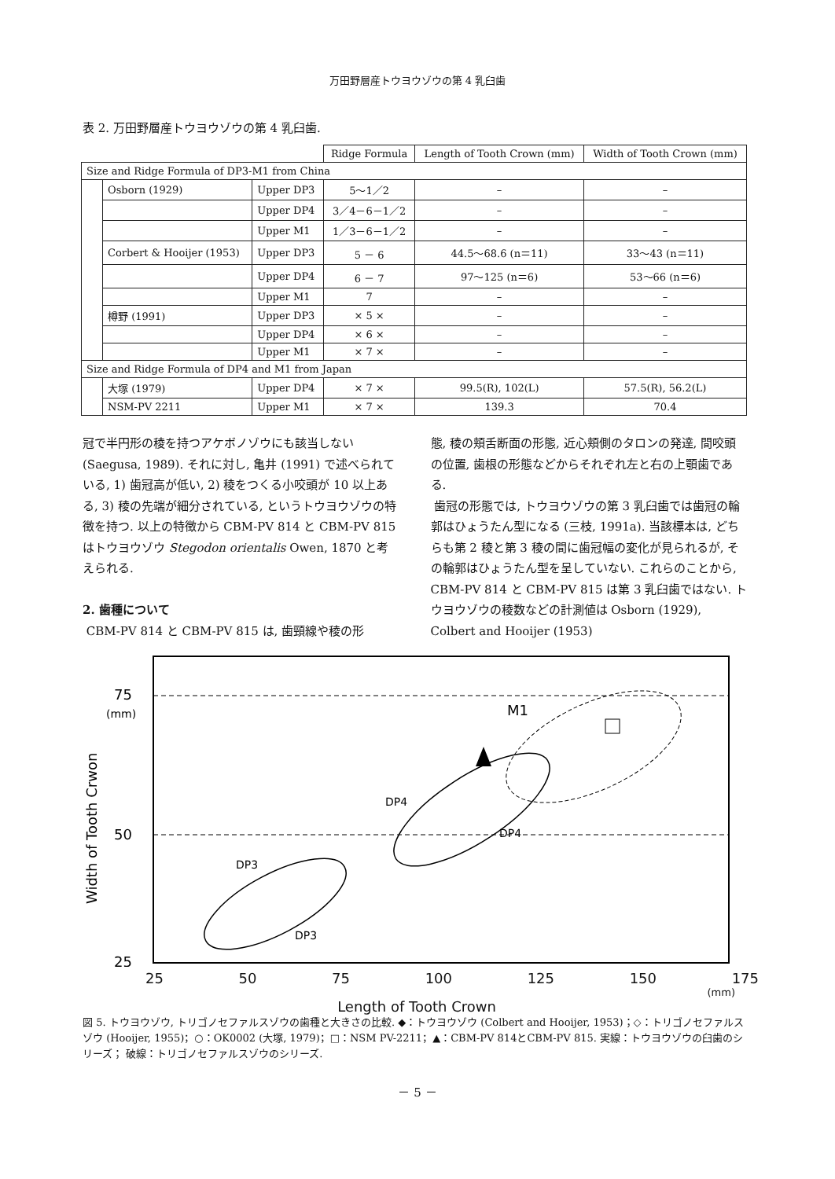万田野層産トウヨウゾウの第 4 乳臼歯
表 2. 万田野層産トウヨウゾウの第 4 乳臼歯.
| | | | Ridge Formula | Length of Tooth Crown (mm) | Width of Tooth Crown (mm) |
| --- | --- | --- | --- | --- | --- |
| Size and Ridge Formula of DP3-M1 from China | | | | | |
| | Osborn (1929) | Upper DP3 | 5～1／2 | – | – |
| | | Upper DP4 | 3／4－6－1／2 | – | – |
| | | Upper M1 | 1／3－6－1／2 | – | – |
| | Corbert & Hooijer (1953) | Upper DP3 | 5 － 6 | 44.5～68.6 (n＝11) | 33～43 (n＝11) |
| | | Upper DP4 | 6 － 7 | 97～125 (n＝6) | 53～66 (n＝6) |
| | | Upper M1 | 7 | – | – |
| | 樽野 (1991) | Upper DP3 | × 5 × | – | – |
| | | Upper DP4 | × 6 × | – | – |
| | | Upper M1 | × 7 × | – | – |
| Size and Ridge Formula of DP4 and M1 from Japan | | | | | |
| | 大塚 (1979) | Upper DP4 | × 7 × | 99.5(R), 102(L) | 57.5(R), 56.2(L) |
| | NSM-PV 2211 | Upper M1 | × 7 × | 139.3 | 70.4 |
冠で半円形の稜を持つアケボノゾウにも該当しない (Saegusa, 1989). それに対し, 亀井 (1991) で述べられている, 1) 歯冠高が低い, 2) 稜をつくる小咬頭が 10 以上ある, 3) 稜の先端が細分されている, というトウヨウゾウの特徴を持つ. 以上の特徴から CBM-PV 814 と CBM-PV 815 はトウヨウゾウ Stegodon orientalis Owen, 1870 と考えられる.
2. 歯種について
CBM-PV 814 と CBM-PV 815 は, 歯頸線や稜の形
態, 稜の頬舌断面の形態, 近心頬側のタロンの発達, 間咬頭の位置, 歯根の形態などからそれぞれ左と右の上顎歯である.
歯冠の形態では, トウヨウゾウの第 3 乳臼歯では歯冠の輪郭はひょうたん型になる (三枝, 1991a). 当該標本は, どちらも第 2 稜と第 3 稜の間に歯冠幅の変化が見られるが, その輪郭はひょうたん型を呈していない. これらのことから, CBM-PV 814 と CBM-PV 815 は第 3 乳臼歯ではない. トウヨウゾウの稜数などの計測値は Osborn (1929), Colbert and Hooijer (1953)
75
(mm)
50
25
Width of Tooth Crwon
M1
DP4
DP4
DP3
DP3
25 50 75 100 125 150 175
(mm)
Length of Tooth Crown
図 5. トウヨウゾウ, トリゴノセファルスゾウの歯種と大きさの比較. ◆：トウヨウゾウ (Colbert and Hooijer, 1953)；◇：トリゴノセファルスゾウ (Hooijer, 1955)；○：OK0002 (大塚, 1979)；□：NSM PV-2211；▲：CBM-PV 814とCBM-PV 815. 実線：トウヨウゾウの臼歯のシリーズ； 破線：トリゴノセファルスゾウのシリーズ.
－ 5 －